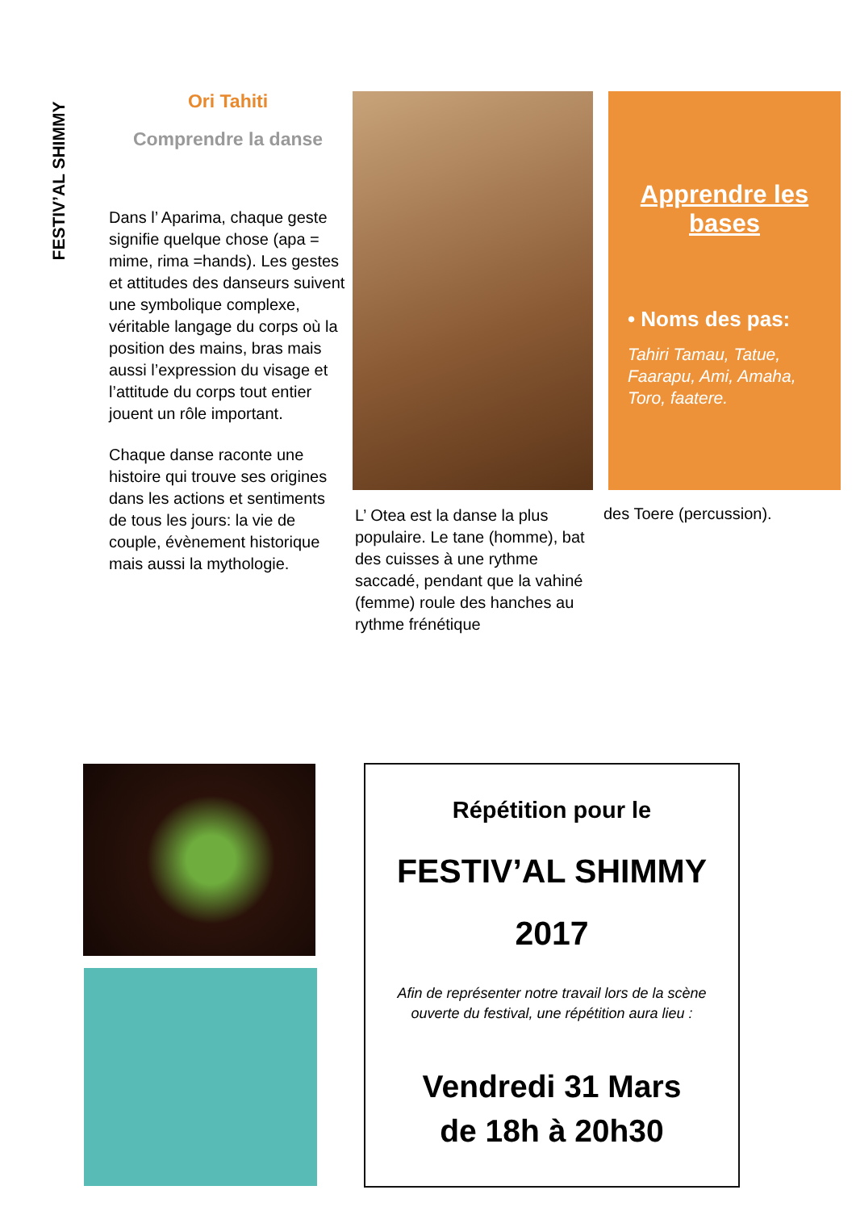FESTIV’AL SHIMMY
Ori Tahiti
Comprendre la danse
Dans l’ Aparima, chaque geste signifie quelque chose (apa = mime, rima =hands). Les gestes et attitudes des danseurs suivent une symbolique complexe, véritable langage du corps où la position des mains, bras mais aussi l’expression du visage et l’attitude du corps tout entier jouent un rôle important.
Chaque danse raconte une histoire qui trouve ses origines dans les actions et sentiments de tous les jours: la vie de couple, évènement historique mais aussi la mythologie.
Apprendre les bases
• Noms des pas:
Tahiri Tamau, Tatue, Faarapu, Ami, Amaha, Toro, faatere.
L’ Otea est la danse la plus populaire. Le tane (homme), bat des cuisses à une rythme saccadé, pendant que la vahiné (femme) roule des hanches au rythme frénétique
des Toere (percussion).
Répétition pour le
FESTIV’AL SHIMMY
2017
Afin de représenter notre travail lors de la scène ouverte du festival, une répétition aura lieu :
Vendredi 31 Mars
de 18h à 20h30